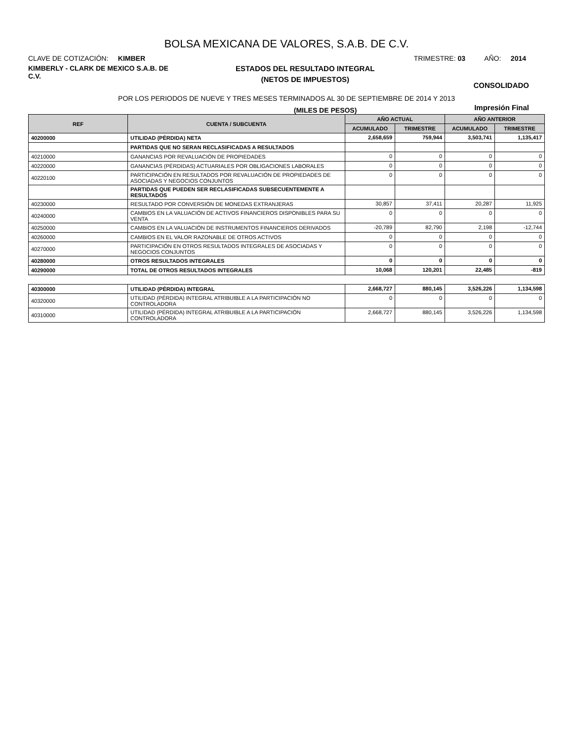BOLSA MEXICANA DE VALORES, S.A.B. DE C.V.
CLAVE DE COTIZACIÓN: KIMBER
TRIMESTRE: 03 AÑO: 2014
KIMBERLY - CLARK DE MEXICO S.A.B. DE C.V.
ESTADOS DEL RESULTADO INTEGRAL
(NETOS DE IMPUESTOS)
CONSOLIDADO
POR LOS PERIODOS DE NUEVE Y TRES MESES TERMINADOS AL 30 DE SEPTIEMBRE DE 2014 Y 2013
(MILES DE PESOS)
Impresión Final
| REF | CUENTA / SUBCUENTA | AÑO ACTUAL | | AÑO ANTERIOR | |
| --- | --- | --- | --- | --- | --- |
| | | ACUMULADO | TRIMESTRE | ACUMULADO | TRIMESTRE |
| 40200000 | UTILIDAD (PÉRDIDA) NETA | 2,658,659 | 759,944 | 3,503,741 | 1,135,417 |
| | PARTIDAS QUE NO SERAN RECLASIFICADAS A RESULTADOS | | | | |
| 40210000 | GANANCIAS POR REVALUACIÓN DE PROPIEDADES | 0 | 0 | 0 | 0 |
| 40220000 | GANANCIAS (PÉRDIDAS) ACTUARIALES POR OBLIGACIONES LABORALES | 0 | 0 | 0 | 0 |
| 40220100 | PARTICIPACIÓN EN RESULTADOS POR REVALUACIÓN DE PROPIEDADES DE ASOCIADAS Y NEGOCIOS CONJUNTOS | 0 | 0 | 0 | 0 |
| | PARTIDAS QUE PUEDEN SER RECLASIFICADAS SUBSECUENTEMENTE A RESULTADOS | | | | |
| 40230000 | RESULTADO POR CONVERSIÓN DE MONEDAS EXTRANJERAS | 30,857 | 37,411 | 20,287 | 11,925 |
| 40240000 | CAMBIOS EN LA VALUACIÓN DE ACTIVOS FINANCIEROS DISPONIBLES PARA SU VENTA | 0 | 0 | 0 | 0 |
| 40250000 | CAMBIOS EN LA VALUACIÓN DE INSTRUMENTOS FINANCIEROS DERIVADOS | -20,789 | 82,790 | 2,198 | -12,744 |
| 40260000 | CAMBIOS EN EL VALOR RAZONABLE DE OTROS ACTIVOS | 0 | 0 | 0 | 0 |
| 40270000 | PARTICIPACIÓN EN OTROS RESULTADOS INTEGRALES DE ASOCIADAS Y NEGOCIOS CONJUNTOS | 0 | 0 | 0 | 0 |
| 40280000 | OTROS RESULTADOS INTEGRALES | 0 | 0 | 0 | 0 |
| 40290000 | TOTAL DE OTROS RESULTADOS INTEGRALES | 10,068 | 120,201 | 22,485 | -819 |
| 40300000 | UTILIDAD (PÉRDIDA) INTEGRAL | 2,668,727 | 880,145 | 3,526,226 | 1,134,598 |
| 40320000 | UTILIDAD (PÉRDIDA) INTEGRAL ATRIBUIBLE A LA PARTICIPACIÓN NO CONTROLADORA | 0 | 0 | 0 | 0 |
| 40310000 | UTILIDAD (PÉRDIDA) INTEGRAL ATRIBUIBLE A LA PARTICIPACIÓN CONTROLADORA | 2,668,727 | 880,145 | 3,526,226 | 1,134,598 |